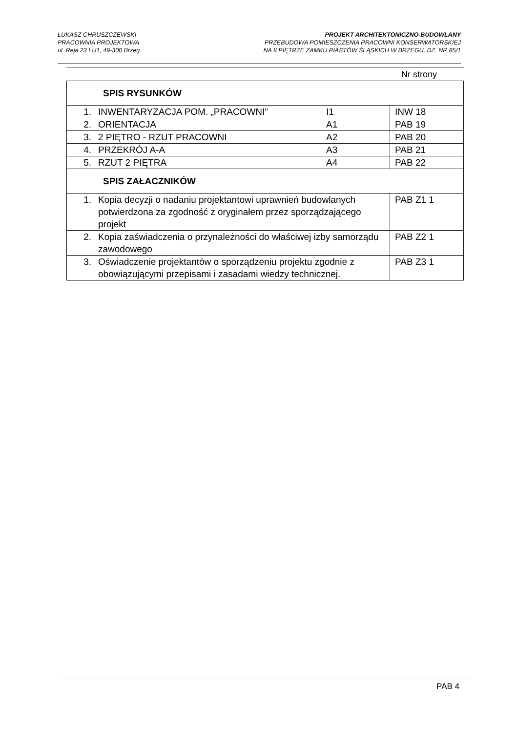ŁUKASZ CHRUSZCZEWSKI
PRACOWNIA PROJEKTOWA
ul. Reja 23 LU1, 49-300 Brzeg
PROJEKT ARCHITEKTONICZNO-BUDOWLANY
PRZEBUDOWA POMIESZCZENIA PRACOWNI KONSERWATORSKIEJ
NA II PIĘTRZE ZAMKU PIASTÓW ŚLĄSKICH W BRZEGU, DZ. NR.85/1
Nr strony
| SPIS RYSUNKÓW | | | |
| 1. | INWENTARYZACJA POM. „PRACOWNI” | I1 | INW 18 |
| 2. | ORIENTACJA | A1 | PAB 19 |
| 3. | 2 PIĘTRO - RZUT PRACOWNI | A2 | PAB 20 |
| 4. | PRZEKRÓJ A-A | A3 | PAB 21 |
| 5. | RZUT 2 PIĘTRA | A4 | PAB 22 |
| SPIS ZAŁACZNIKÓW | | | |
| 1. | Kopia decyzji o nadaniu projektantowi uprawnień budowlanych potwierdzona za zgodność z oryginałem przez sporządzającego projekt | | PAB Z1 1 |
| 2. | Kopia zaświadczenia o przynależności do właściwej izby samorządu zawodowego | | PAB Z2 1 |
| 3. | Oświadczenie projektantów o sporządzeniu projektu zgodnie z obowiązującymi przepisami i zasadami wiedzy technicznej. | | PAB Z3 1 |
PAB 4